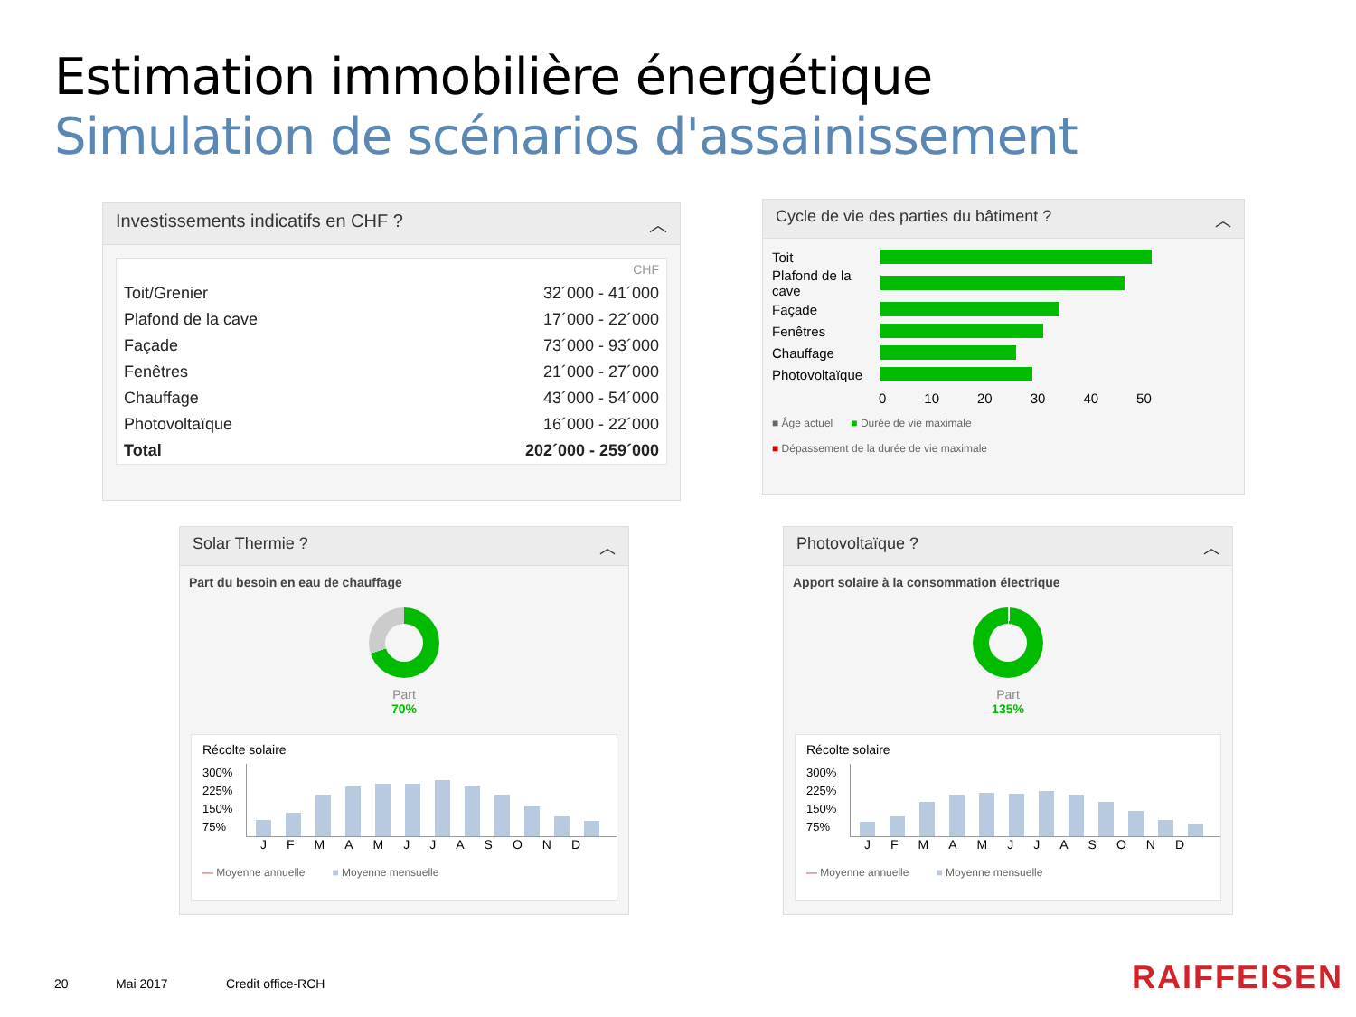Estimation immobilière énergétique
Simulation de scénarios d'assainissement
Investissements indicatifs en CHF ? ︿
| | CHF |
| Toit/Grenier | 32´000 - 41´000 |
| Plafond de la cave | 17´000 - 22´000 |
| Façade | 73´000 - 93´000 |
| Fenêtres | 21´000 - 27´000 |
| Chauffage | 43´000 - 54´000 |
| Photovoltaïque | 16´000 - 22´000 |
| Total | 202´000 - 259´000 |
Cycle de vie des parties du bâtiment ? ︿
Toit
Plafond de la cave
Façade
Fenêtres
Chauffage
Photovoltaïque
0 10 20 30 40 50
■ Âge actuel ■ Durée de vie maximale
■ Dépassement de la durée de vie maximale
Solar Thermie ? ︿
Part du besoin en eau de chauffage
Part
70%
Récolte solaire
300%
225%
150%
75%
JFMAMJJASOND
— Moyenne annuelle ■ Moyenne mensuelle
Photovoltaïque ? ︿
Apport solaire à la consommation électrique
Part
135%
Récolte solaire
300%
225%
150%
75%
JFMAMJJASOND
— Moyenne annuelle ■ Moyenne mensuelle
20 Mai 2017 Credit office-RCH RAIFFEISEN